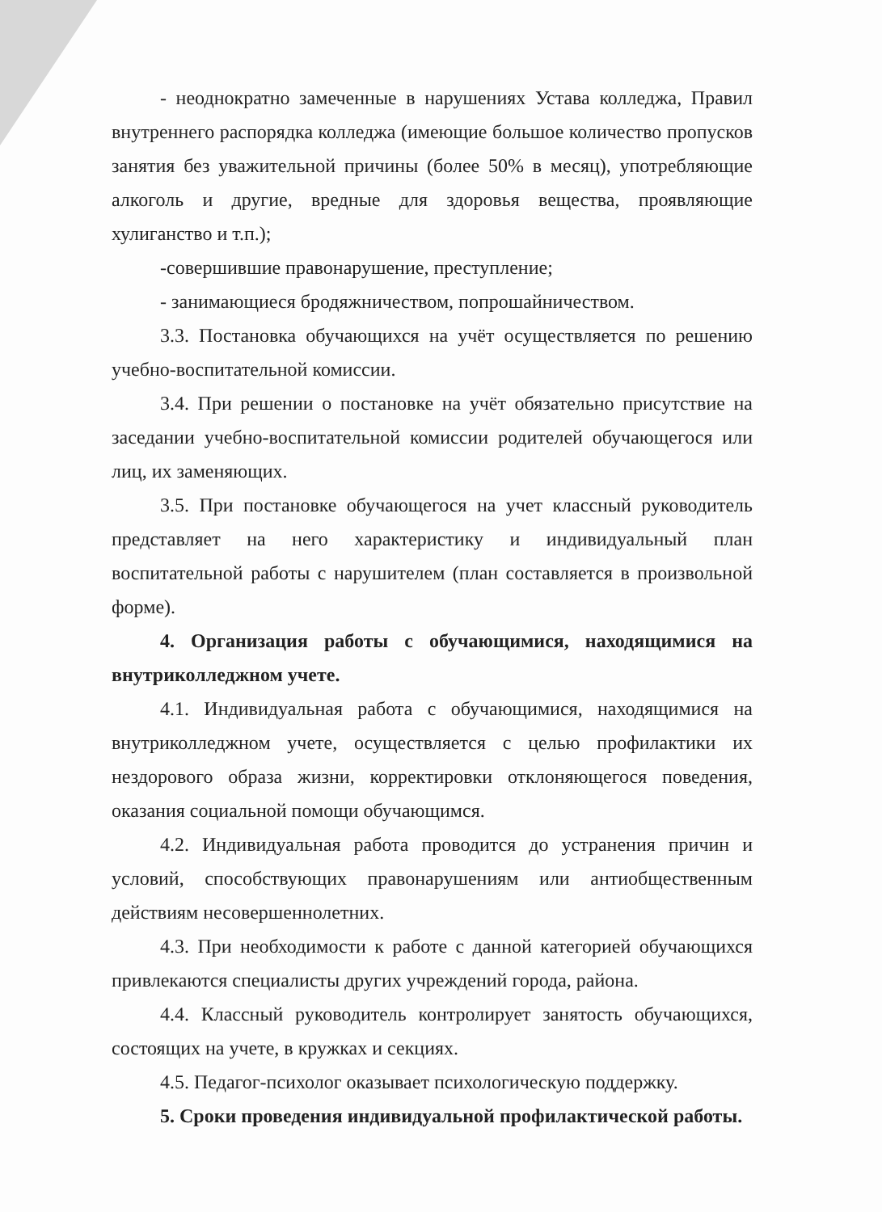- неоднократно замеченные в нарушениях Устава колледжа, Правил внутреннего распорядка колледжа (имеющие большое количество пропусков занятия без уважительной причины (более 50% в месяц), употребляющие алкоголь и другие, вредные для здоровья вещества, проявляющие хулиганство и т.п.);
-совершившие правонарушение, преступление;
- занимающиеся бродяжничеством, попрошайничеством.
3.3. Постановка обучающихся на учёт осуществляется по решению учебно-воспитательной комиссии.
3.4. При решении о постановке на учёт обязательно присутствие на заседании учебно-воспитательной комиссии родителей обучающегося или лиц, их заменяющих.
3.5. При постановке обучающегося на учет классный руководитель представляет на него характеристику и индивидуальный план воспитательной работы с нарушителем (план составляется в произвольной форме).
4. Организация работы с обучающимися, находящимися на внутриколледжном учете.
4.1. Индивидуальная работа с обучающимися, находящимися на внутриколледжном учете, осуществляется с целью профилактики их нездорового образа жизни, корректировки отклоняющегося поведения, оказания социальной помощи обучающимся.
4.2. Индивидуальная работа проводится до устранения причин и условий, способствующих правонарушениям или антиобщественным действиям несовершеннолетних.
4.3. При необходимости к работе с данной категорией обучающихся привлекаются специалисты других учреждений города, района.
4.4. Классный руководитель контролирует занятость обучающихся, состоящих на учете, в кружках и секциях.
4.5. Педагог-психолог оказывает психологическую поддержку.
5. Сроки проведения индивидуальной профилактической работы.